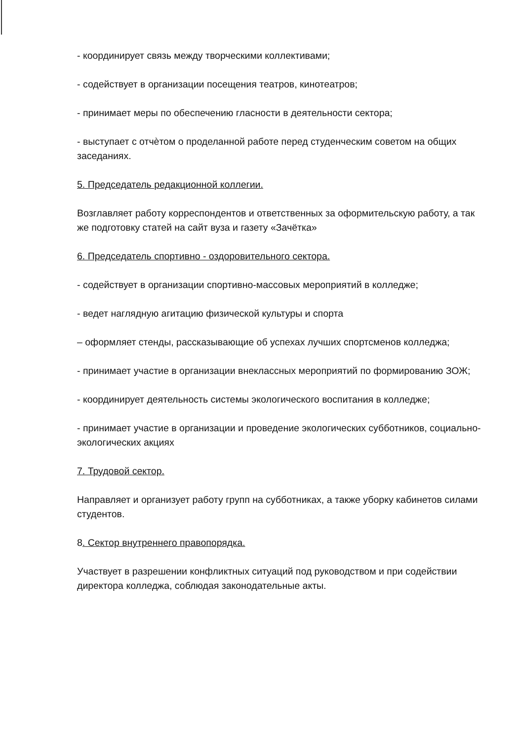- координирует связь между творческими коллективами;
- содействует в организации посещения театров, кинотеатров;
- принимает меры по обеспечению гласности в деятельности сектора;
- выступает с отчѐтом о проделанной работе перед студенческим советом на общих заседаниях.
5. Председатель редакционной коллегии.
Возглавляет работу корреспондентов и ответственных за оформительскую работу, а так же подготовку статей на сайт вуза и газету «Зачётка»
6. Председатель спортивно - оздоровительного сектора.
- содействует в организации спортивно-массовых мероприятий в колледже;
- ведет наглядную агитацию физической культуры и спорта
– оформляет стенды, рассказывающие об успехах лучших спортсменов колледжа;
- принимает участие в организации внеклассных мероприятий по формированию ЗОЖ;
- координирует деятельность системы экологического воспитания в колледже;
- принимает участие в организации и проведение экологических субботников, социально-экологических акциях
7. Трудовой сектор.
Направляет и организует работу групп на субботниках, а также уборку кабинетов силами студентов.
8. Сектор внутреннего правопорядка.
Участвует в разрешении конфликтных ситуаций под руководством и при содействии директора колледжа, соблюдая законодательные акты.